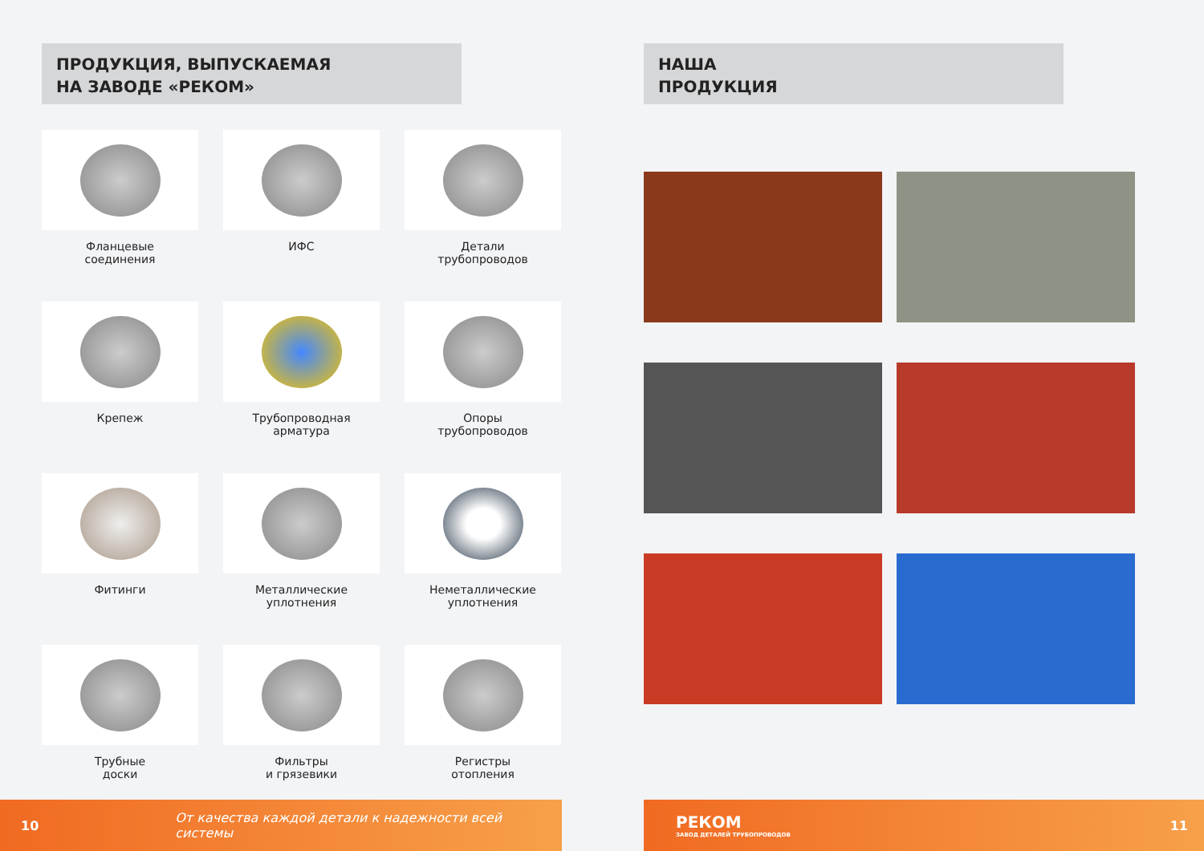ПРОДУКЦИЯ, ВЫПУСКАЕМАЯ
НА ЗАВОДЕ «РЕКОМ»
Фланцевые
соединения
ИФС
Детали
трубопроводов
Крепеж
Трубопроводная
арматура
Опоры
трубопроводов
Фитинги
Металлические
уплотнения
Неметаллические
уплотнения
Трубные
доски
Фильтры
и грязевики
Регистры
отопления
10 От качества каждой детали к надежности всей системы
НАША
ПРОДУКЦИЯ
РЕКОМ
ЗАВОД ДЕТАЛЕЙ ТРУБОПРОВОДОВ
11